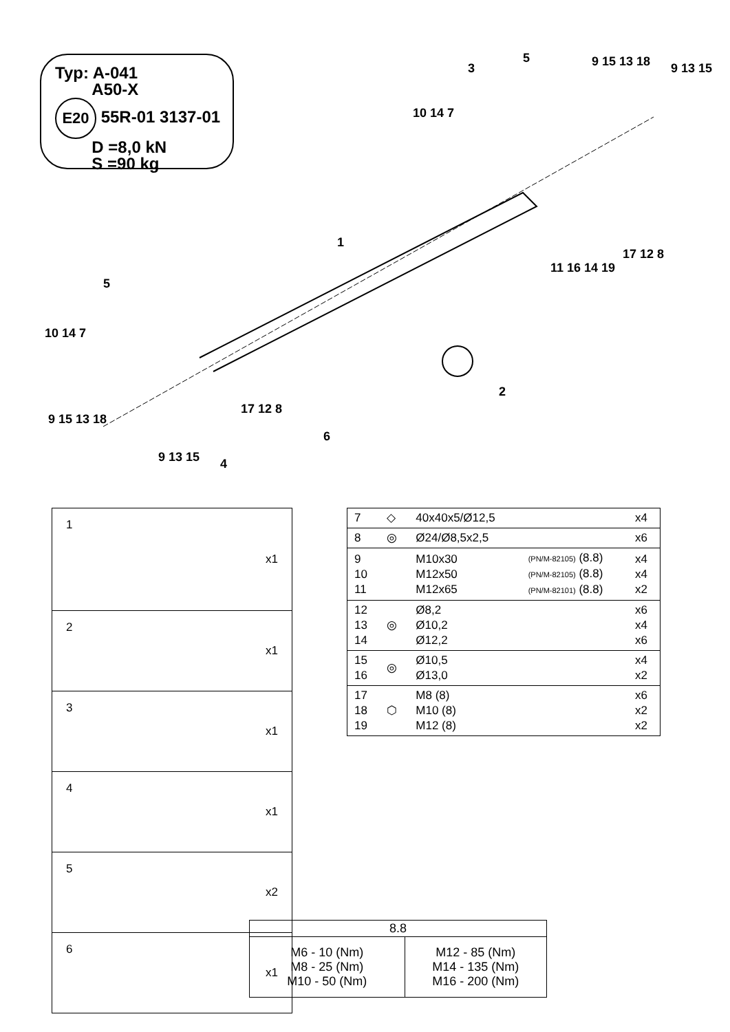Typ: A-041
A50-X
E20 55R-01 3137-01
D =8,0 kN
S =90 kg
1
2
3
4
5
5
6
10 14 7
9 15 13 18
9 13 15
17 12 8
11 16 14 19
17 12 8
10 14 7
9 15 13 18
9 13 15
| 1 | x1 |
| 2 | x1 |
| 3 | x1 |
| 4 | x1 |
| 5 | x2 |
| 6 | x1 |
| 7 | ◇ | 40x40x5/Ø12,5 | | x4 |
| 8 | ◎ | Ø24/Ø8,5x2,5 | | x6 |
| 9 10 11 | | M10x30 M12x50 M12x65 | (PN/M-82105) (8.8) (PN/M-82105) (8.8) (PN/M-82101) (8.8) | x4 x4 x2 |
| 12 13 14 | ◎ | Ø8,2 Ø10,2 Ø12,2 | | x6 x4 x6 |
| 15 16 | ◎ | Ø10,5 Ø13,0 | | x4 x2 |
| 17 18 19 | ⬡ | M8 (8) M10 (8) M12 (8) | | x6 x2 x2 |
| 8.8 | |
| --- | --- |
| M6 - 10 (Nm) M8 - 25 (Nm) M10 - 50 (Nm) | M12 - 85 (Nm) M14 - 135 (Nm) M16 - 200 (Nm) |